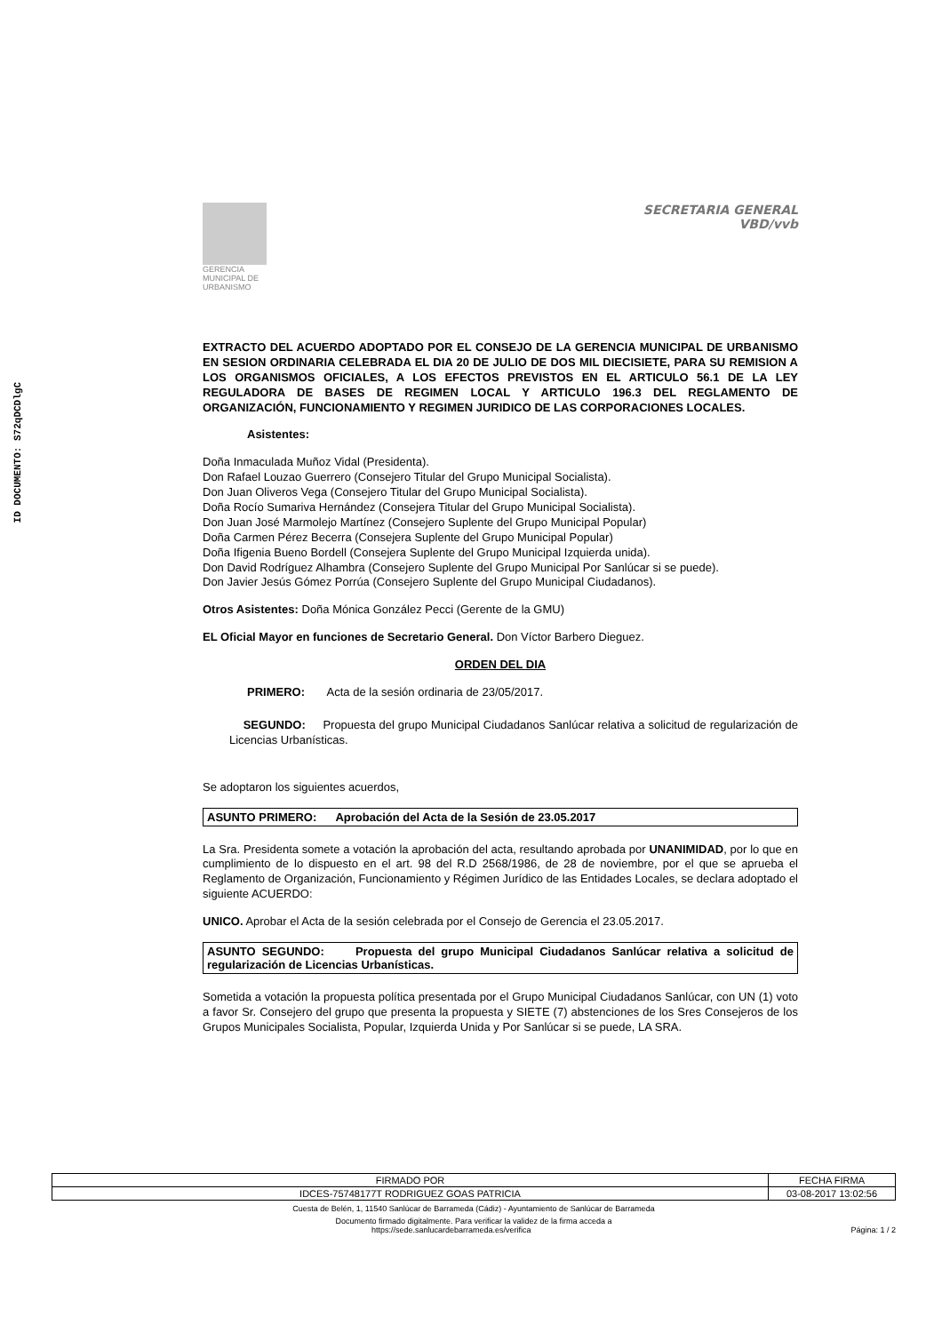ID DOCUMENTO: S72qDCDlgC
GERENCIA MUNICIPAL DE URBANISMO
SECRETARIA GENERAL
VBD/vvb
EXTRACTO DEL ACUERDO ADOPTADO POR EL CONSEJO DE LA GERENCIA MUNICIPAL DE URBANISMO EN SESION ORDINARIA CELEBRADA EL DIA 20 DE JULIO DE DOS MIL DIECISIETE, PARA SU REMISION A LOS ORGANISMOS OFICIALES, A LOS EFECTOS PREVISTOS EN EL ARTICULO 56.1 DE LA LEY REGULADORA DE BASES DE REGIMEN LOCAL Y ARTICULO 196.3 DEL REGLAMENTO DE ORGANIZACIÓN, FUNCIONAMIENTO Y REGIMEN JURIDICO DE LAS CORPORACIONES LOCALES.
Asistentes:
Doña Inmaculada Muñoz Vidal (Presidenta).
Don Rafael Louzao Guerrero (Consejero Titular del Grupo Municipal Socialista).
Don Juan Oliveros Vega (Consejero Titular del Grupo Municipal Socialista).
Doña Rocío Sumariva Hernández (Consejera Titular del Grupo Municipal Socialista).
Don Juan José Marmolejo Martínez (Consejero Suplente del Grupo Municipal Popular)
Doña Carmen Pérez Becerra (Consejera Suplente del Grupo Municipal Popular)
Doña Ifigenia Bueno Bordell (Consejera Suplente del Grupo Municipal Izquierda unida).
Don David Rodríguez Alhambra (Consejero Suplente del Grupo Municipal Por Sanlúcar si se puede).
Don Javier Jesús Gómez Porrúa (Consejero Suplente del Grupo Municipal Ciudadanos).
Otros Asistentes: Doña Mónica González Pecci (Gerente de la GMU)
EL Oficial Mayor en funciones de Secretario General. Don Víctor Barbero Dieguez.
ORDEN DEL DIA
PRIMERO: Acta de la sesión ordinaria de 23/05/2017.
SEGUNDO: Propuesta del grupo Municipal Ciudadanos Sanlúcar relativa a solicitud de regularización de Licencias Urbanísticas.
Se adoptaron los siguientes acuerdos,
ASUNTO PRIMERO: Aprobación del Acta de la Sesión de 23.05.2017
La Sra. Presidenta somete a votación la aprobación del acta, resultando aprobada por UNANIMIDAD, por lo que en cumplimiento de lo dispuesto en el art. 98 del R.D 2568/1986, de 28 de noviembre, por el que se aprueba el Reglamento de Organización, Funcionamiento y Régimen Jurídico de las Entidades Locales, se declara adoptado el siguiente ACUERDO:
UNICO. Aprobar el Acta de la sesión celebrada por el Consejo de Gerencia el 23.05.2017.
ASUNTO SEGUNDO: Propuesta del grupo Municipal Ciudadanos Sanlúcar relativa a solicitud de regularización de Licencias Urbanísticas.
Sometida a votación la propuesta política presentada por el Grupo Municipal Ciudadanos Sanlúcar, con UN (1) voto a favor Sr. Consejero del grupo que presenta la propuesta y SIETE (7) abstenciones de los Sres Consejeros de los Grupos Municipales Socialista, Popular, Izquierda Unida y Por Sanlúcar si se puede, LA SRA.
| FIRMADO POR | FECHA FIRMA |
| IDCES-75748177T RODRIGUEZ GOAS PATRICIA | 03-08-2017 13:02:56 |
Cuesta de Belén, 1, 11540 Sanlúcar de Barrameda (Cádiz) - Ayuntamiento de Sanlúcar de Barrameda
Documento firmado digitalmente. Para verificar la validez de la firma acceda a
https://sede.sanlucardebarrameda.es/verifica Página: 1 / 2